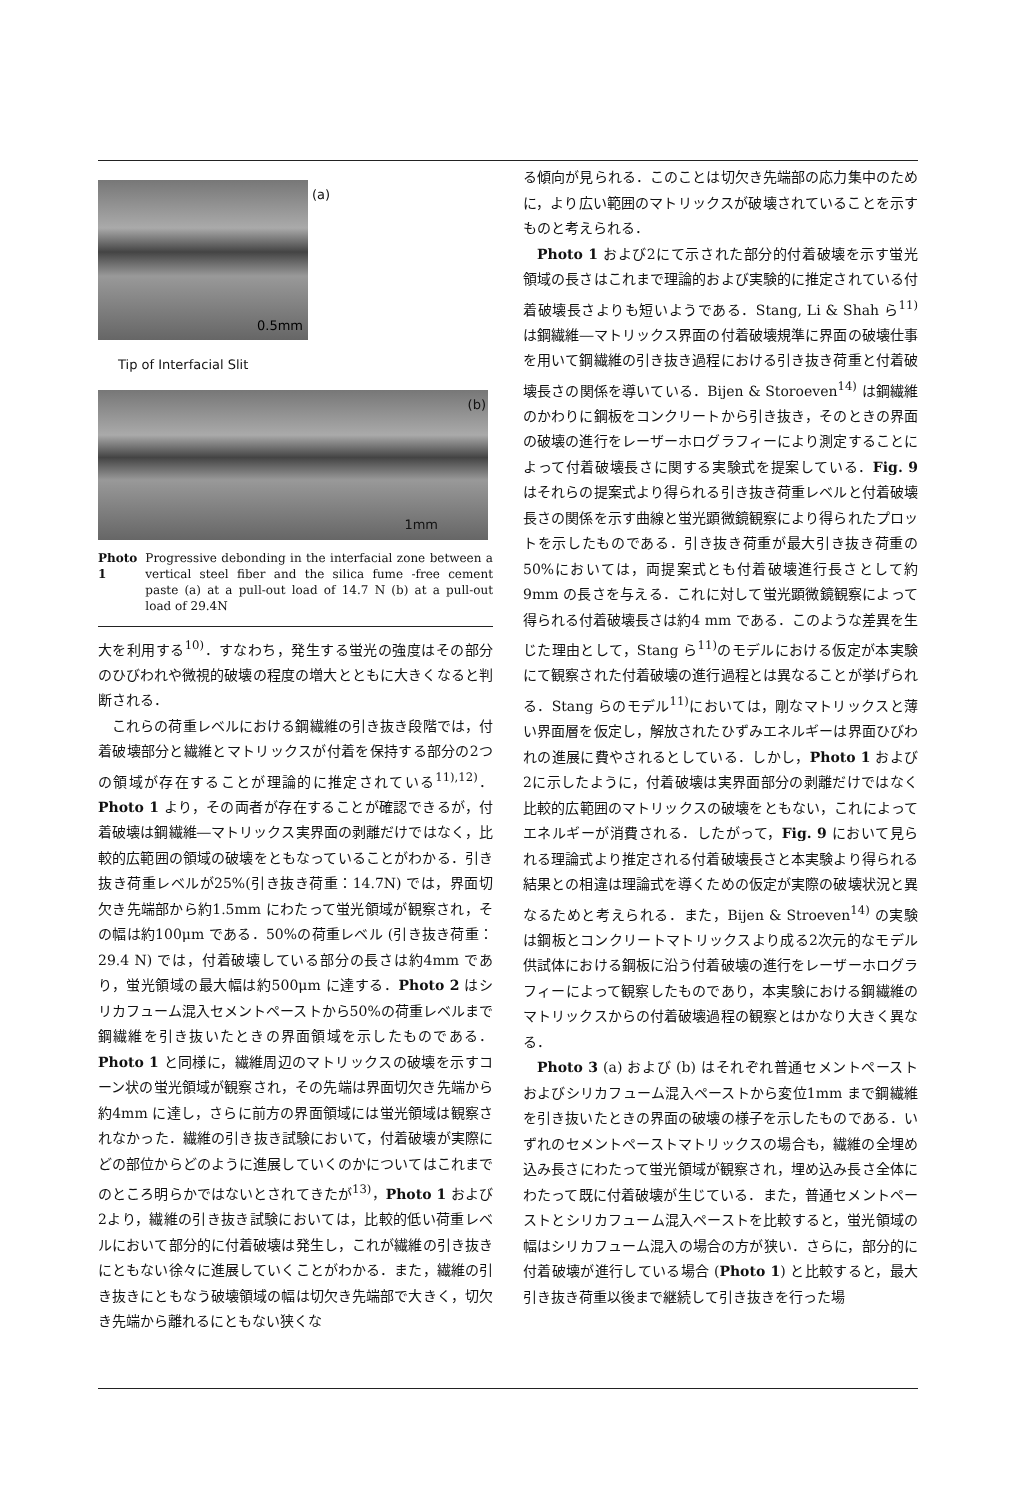(a)
0.5mm
Tip of Interfacial Slit
(b)
1mm
Photo 1 Progressive debonding in the interfacial zone between a vertical steel fiber and the silica fume -free cement paste (a) at a pull-out load of 14.7 N (b) at a pull-out load of 29.4N
大を利用する<sup>10)</sup>．すなわち，発生する蛍光の強度はその部分のひびわれや微視的破壊の程度の増大とともに大きくなると判断される．
これらの荷重レベルにおける鋼繊維の引き抜き段階では，付着破壊部分と繊維とマトリックスが付着を保持する部分の2つの領域が存在することが理論的に推定されている<sup>11),12)</sup>．Photo 1 より，その両者が存在することが確認できるが，付着破壊は鋼繊維―マトリックス実界面の剥離だけではなく，比較的広範囲の領域の破壊をともなっていることがわかる．引き抜き荷重レベルが25%(引き抜き荷重：14.7N) では，界面切欠き先端部から約1.5mm にわたって蛍光領域が観察され，その幅は約100μm である．50%の荷重レベル (引き抜き荷重：29.4 N) では，付着破壊している部分の長さは約4mm であり，蛍光領域の最大幅は約500μm に達する．Photo 2 はシリカフューム混入セメントペーストから50%の荷重レベルまで鋼繊維を引き抜いたときの界面領域を示したものである．Photo 1 と同様に，繊維周辺のマトリックスの破壊を示すコーン状の蛍光領域が観察され，その先端は界面切欠き先端から約4mm に達し，さらに前方の界面領域には蛍光領域は観察されなかった．繊維の引き抜き試験において，付着破壊が実際にどの部位からどのように進展していくのかについてはこれまでのところ明らかではないとされてきたが<sup>13)</sup>，Photo 1 および2より，繊維の引き抜き試験においては，比較的低い荷重レベルにおいて部分的に付着破壊は発生し，これが繊維の引き抜きにともない徐々に進展していくことがわかる．また，繊維の引き抜きにともなう破壊領域の幅は切欠き先端部で大きく，切欠き先端から離れるにともない狭くな
る傾向が見られる．このことは切欠き先端部の応力集中のために，より広い範囲のマトリックスが破壊されていることを示すものと考えられる．
Photo 1 および2にて示された部分的付着破壊を示す蛍光領域の長さはこれまで理論的および実験的に推定されている付着破壊長さよりも短いようである．Stang, Li & Shah ら<sup>11)</sup>は鋼繊維―マトリックス界面の付着破壊規準に界面の破壊仕事を用いて鋼繊維の引き抜き過程における引き抜き荷重と付着破壊長さの関係を導いている．Bijen & Storoeven<sup>14)</sup> は鋼繊維のかわりに鋼板をコンクリートから引き抜き，そのときの界面の破壊の進行をレーザーホログラフィーにより測定することによって付着破壊長さに関する実験式を提案している．Fig. 9 はそれらの提案式より得られる引き抜き荷重レベルと付着破壊長さの関係を示す曲線と蛍光顕微鏡観察により得られたプロットを示したものである．引き抜き荷重が最大引き抜き荷重の50%においては，両提案式とも付着破壊進行長さとして約9mm の長さを与える．これに対して蛍光顕微鏡観察によって得られる付着破壊長さは約4 mm である．このような差異を生じた理由として，Stang ら<sup>11)</sup>のモデルにおける仮定が本実験にて観察された付着破壊の進行過程とは異なることが挙げられる．Stang らのモデル<sup>11)</sup>においては，剛なマトリックスと薄い界面層を仮定し，解放されたひずみエネルギーは界面ひびわれの進展に費やされるとしている．しかし，Photo 1 および2に示したように，付着破壊は実界面部分の剥離だけではなく比較的広範囲のマトリックスの破壊をともない，これによってエネルギーが消費される．したがって，Fig. 9 において見られる理論式より推定される付着破壊長さと本実験より得られる結果との相違は理論式を導くための仮定が実際の破壊状況と異なるためと考えられる．また，Bijen & Stroeven<sup>14)</sup> の実験は鋼板とコンクリートマトリックスより成る2次元的なモデル供試体における鋼板に沿う付着破壊の進行をレーザーホログラフィーによって観察したものであり，本実験における鋼繊維のマトリックスからの付着破壊過程の観察とはかなり大きく異なる．
Photo 3 (a) および (b) はそれぞれ普通セメントペーストおよびシリカフューム混入ペーストから変位1mm まで鋼繊維を引き抜いたときの界面の破壊の様子を示したものである．いずれのセメントペーストマトリックスの場合も，繊維の全埋め込み長さにわたって蛍光領域が観察され，埋め込み長さ全体にわたって既に付着破壊が生じている．また，普通セメントペーストとシリカフューム混入ペーストを比較すると，蛍光領域の幅はシリカフューム混入の場合の方が狭い．さらに，部分的に付着破壊が進行している場合 (Photo 1) と比較すると，最大引き抜き荷重以後まで継続して引き抜きを行った場